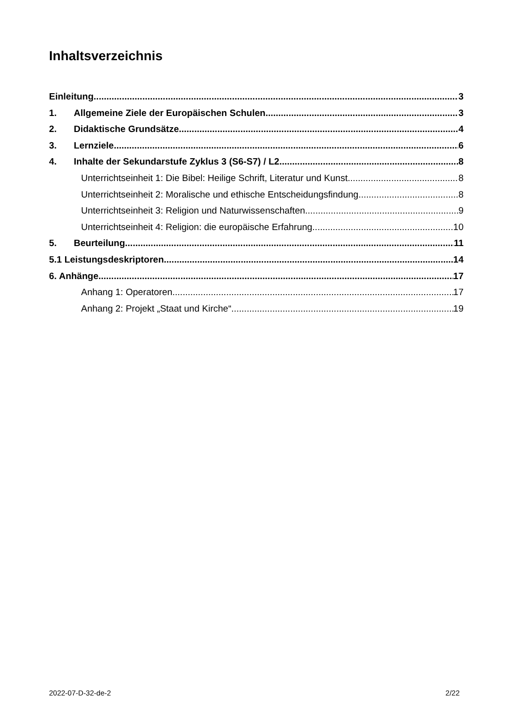Inhaltsverzeichnis
Einleitung 3
1. Allgemeine Ziele der Europäischen Schulen 3
2. Didaktische Grundsätze 4
3. Lernziele 6
4. Inhalte der Sekundarstufe Zyklus 3 (S6-S7) / L2 8
Unterrichtseinheit 1: Die Bibel: Heilige Schrift, Literatur und Kunst 8
Unterrichtseinheit 2: Moralische und ethische Entscheidungsfindung 8
Unterrichtseinheit 3: Religion und Naturwissenschaften 9
Unterrichtseinheit 4: Religion: die europäische Erfahrung 10
5. Beurteilung 11
5.1 Leistungsdeskriptoren 14
6. Anhänge 17
Anhang 1: Operatoren 17
Anhang 2: Projekt „Staat und Kirche“ 19
2022-07-D-32-de-2 2/22